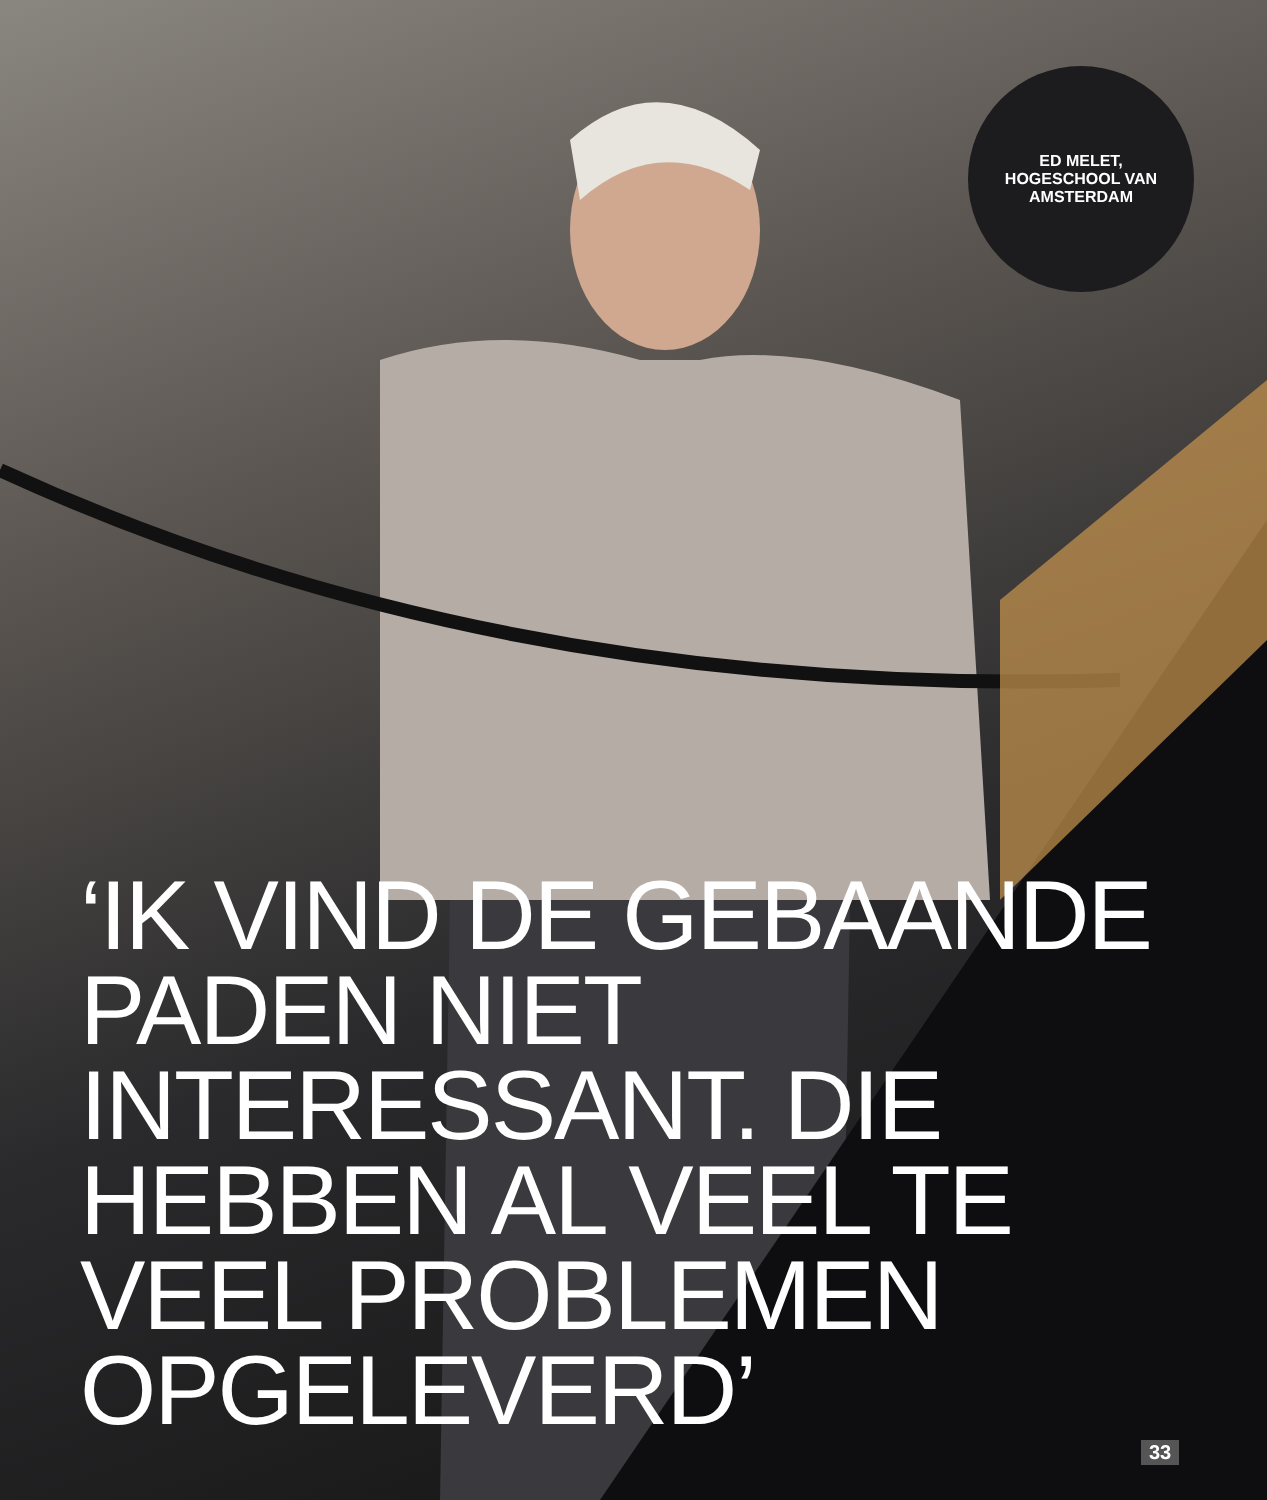ED MELET,
HOGESCHOOL VAN
AMSTERDAM
‘IK VIND DE GEBAANDE PADEN NIET INTERESSANT. DIE HEBBEN AL VEEL TE VEEL PROBLEMEN OPGELEVERD’
33